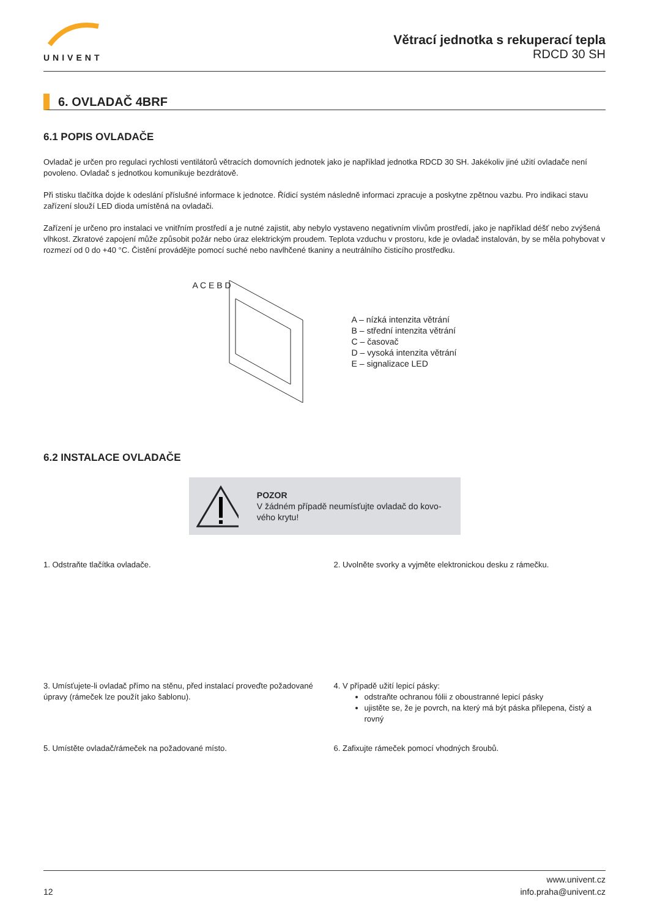UNIVENT
Větrací jednotka s rekuperací tepla
RDCD 30 SH
6. OVLADAČ 4BRF
6.1 POPIS OVLADAČE
Ovladač je určen pro regulaci rychlosti ventilátorů větracích domovních jednotek jako je například jednotka RDCD 30 SH. Jakékoliv jiné užití ovladače není povoleno. Ovladač s jednotkou komunikuje bezdrátově.
Při stisku tlačítka dojde k odeslání příslušné informace k jednotce. Řídicí systém následně informaci zpracuje a poskytne zpětnou vazbu. Pro indikaci stavu zařízení slouží LED dioda umístěná na ovladači.
Zařízení je určeno pro instalaci ve vnitřním prostředí a je nutné zajistit, aby nebylo vystaveno negativním vlivům prostředí, jako je například déšť nebo zvýšená vlhkost. Zkratové zapojení může způsobit požár nebo úraz elektrickým proudem. Teplota vzduchu v prostoru, kde je ovladač instalován, by se měla pohybovat v rozmezí od 0 do +40 °C. Čistění provádějte pomocí suché nebo navlhčené tkaniny a neutrálního čisticího prostředku.
A C E B D
A – nízká intenzita větrání
B – střední intenzita větrání
C – časovač
D – vysoká intenzita větrání
E – signalizace LED
6.2 INSTALACE OVLADAČE
POZOR
V žádném případě neumísťujte ovladač do kovo-vého krytu!
1. Odstraňte tlačítka ovladače.
2. Uvolněte svorky a vyjměte elektronickou desku z rámečku.
3. Umísťujete-li ovladač přímo na stěnu, před instalací proveďte požadované úpravy (rámeček lze použít jako šablonu).
4. V případě užití lepicí pásky:
odstraňte ochranou fólii z oboustranné lepicí pásky
ujistěte se, že je povrch, na který má být páska přilepena, čistý a rovný
5. Umístěte ovladač/rámeček na požadované místo.
6. Zafixujte rámeček pomocí vhodných šroubů.
12 www.univent.cz
info.praha@univent.cz